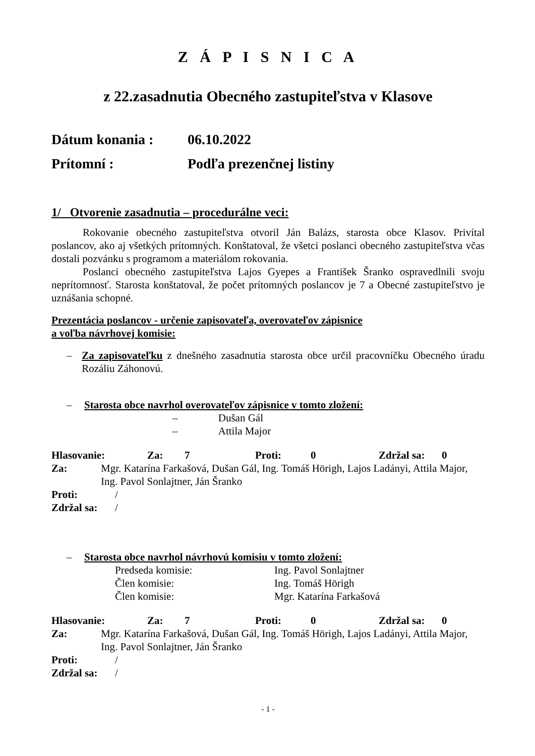Z Á P I S N I C A
z 22.zasadnutia Obecného zastupiteľstva v Klasove
Dátum konania : 06.10.2022
Prítomní : Podľa prezenčnej listiny
1/ Otvorenie zasadnutia – procedurálne veci:
Rokovanie obecného zastupiteľstva otvoril Ján Balázs, starosta obce Klasov. Privítal poslancov, ako aj všetkých prítomných. Konštatoval, že všetci poslanci obecného zastupiteľstva včas dostali pozvánku s programom a materiálom rokovania.
Poslanci obecného zastupiteľstva Lajos Gyepes a František Šranko ospravedlnili svoju neprítomnosť. Starosta konštatoval, že počet prítomných poslancov je 7 a Obecné zastupiteľstvo je uznášania schopné.
Prezentácia poslancov - určenie zapisovateľa, overovateľov zápisnice
a voľba návrhovej komisie:
– Za zapisovateľku z dnešného zasadnutia starosta obce určil pracovníčku Obecného úradu Rozáliu Záhonovú.
– Starosta obce navrhol overovateľov zápisnice v tomto zložení:
– Dušan Gál
– Attila Major
Hlasovanie: Za: 7 Proti: 0 Zdržal sa: 0
Za: Mgr. Katarína Farkašová, Dušan Gál, Ing. Tomáš Hörigh, Lajos Ladányi, Attila Major, Ing. Pavol Sonlajtner, Ján Šranko
Proti: /
Zdržal sa: /
– Starosta obce navrhol návrhovú komisiu v tomto zložení:
Predseda komisie: Ing. Pavol Sonlajtner
Člen komisie: Ing. Tomáš Hörigh
Člen komisie: Mgr. Katarína Farkašová
Hlasovanie: Za: 7 Proti: 0 Zdržal sa: 0
Za: Mgr. Katarína Farkašová, Dušan Gál, Ing. Tomáš Hörigh, Lajos Ladányi, Attila Major, Ing. Pavol Sonlajtner, Ján Šranko
Proti: /
Zdržal sa: /
- 1 -